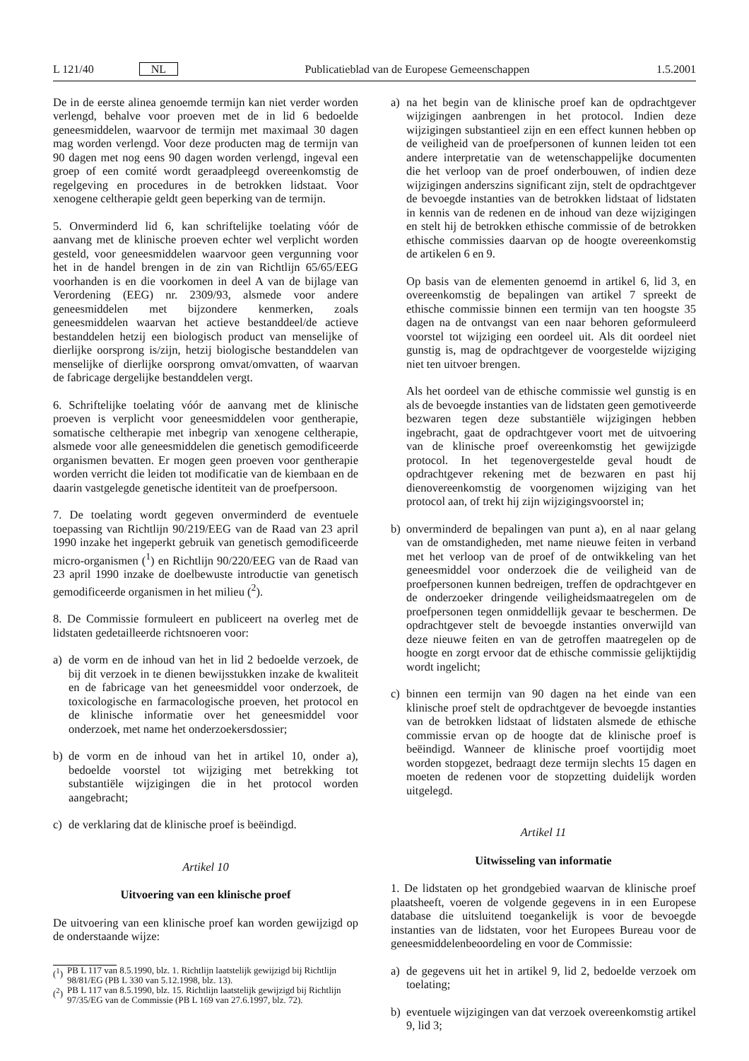L 121/40 NL Publicatieblad van de Europese Gemeenschappen 1.5.2001
De in de eerste alinea genoemde termijn kan niet verder worden verlengd, behalve voor proeven met de in lid 6 bedoelde geneesmiddelen, waarvoor de termijn met maximaal 30 dagen mag worden verlengd. Voor deze producten mag de termijn van 90 dagen met nog eens 90 dagen worden verlengd, ingeval een groep of een comité wordt geraadpleegd overeenkomstig de regelgeving en procedures in de betrokken lidstaat. Voor xenogene celtherapie geldt geen beperking van de termijn.
5. Onverminderd lid 6, kan schriftelijke toelating vóór de aanvang met de klinische proeven echter wel verplicht worden gesteld, voor geneesmiddelen waarvoor geen vergunning voor het in de handel brengen in de zin van Richtlijn 65/65/EEG voorhanden is en die voorkomen in deel A van de bijlage van Verordening (EEG) nr. 2309/93, alsmede voor andere geneesmiddelen met bijzondere kenmerken, zoals geneesmiddelen waarvan het actieve bestanddeel/de actieve bestanddelen hetzij een biologisch product van menselijke of dierlijke oorsprong is/zijn, hetzij biologische bestanddelen van menselijke of dierlijke oorsprong omvat/omvatten, of waarvan de fabricage dergelijke bestanddelen vergt.
6. Schriftelijke toelating vóór de aanvang met de klinische proeven is verplicht voor geneesmiddelen voor gentherapie, somatische celtherapie met inbegrip van xenogene celtherapie, alsmede voor alle geneesmiddelen die genetisch gemodificeerde organismen bevatten. Er mogen geen proeven voor gentherapie worden verricht die leiden tot modificatie van de kiembaan en de daarin vastgelegde genetische identiteit van de proefpersoon.
7. De toelating wordt gegeven onverminderd de eventuele toepassing van Richtlijn 90/219/EEG van de Raad van 23 april 1990 inzake het ingeperkt gebruik van genetisch gemodificeerde micro-organismen (<sup>1</sup>) en Richtlijn 90/220/EEG van de Raad van 23 april 1990 inzake de doelbewuste introductie van genetisch gemodificeerde organismen in het milieu (<sup>2</sup>).
8. De Commissie formuleert en publiceert na overleg met de lidstaten gedetailleerde richtsnoeren voor:
a) de vorm en de inhoud van het in lid 2 bedoelde verzoek, de bij dit verzoek in te dienen bewijsstukken inzake de kwaliteit en de fabricage van het geneesmiddel voor onderzoek, de toxicologische en farmacologische proeven, het protocol en de klinische informatie over het geneesmiddel voor onderzoek, met name het onderzoekersdossier;
b) de vorm en de inhoud van het in artikel 10, onder a), bedoelde voorstel tot wijziging met betrekking tot substantiële wijzigingen die in het protocol worden aangebracht;
c) de verklaring dat de klinische proef is beëindigd.
Artikel 10
Uitvoering van een klinische proef
De uitvoering van een klinische proef kan worden gewijzigd op de onderstaande wijze:
(<sup>1</sup>) PB L 117 van 8.5.1990, blz. 1. Richtlijn laatstelijk gewijzigd bij Richtlijn 98/81/EG (PB L 330 van 5.12.1998, blz. 13).
(<sup>2</sup>) PB L 117 van 8.5.1990, blz. 15. Richtlijn laatstelijk gewijzigd bij Richtlijn 97/35/EG van de Commissie (PB L 169 van 27.6.1997, blz. 72).
a) na het begin van de klinische proef kan de opdrachtgever wijzigingen aanbrengen in het protocol. Indien deze wijzigingen substantieel zijn en een effect kunnen hebben op de veiligheid van de proefpersonen of kunnen leiden tot een andere interpretatie van de wetenschappelijke documenten die het verloop van de proef onderbouwen, of indien deze wijzigingen anderszins significant zijn, stelt de opdrachtgever de bevoegde instanties van de betrokken lidstaat of lidstaten in kennis van de redenen en de inhoud van deze wijzigingen en stelt hij de betrokken ethische commissie of de betrokken ethische commissies daarvan op de hoogte overeenkomstig de artikelen 6 en 9.
Op basis van de elementen genoemd in artikel 6, lid 3, en overeenkomstig de bepalingen van artikel 7 spreekt de ethische commissie binnen een termijn van ten hoogste 35 dagen na de ontvangst van een naar behoren geformuleerd voorstel tot wijziging een oordeel uit. Als dit oordeel niet gunstig is, mag de opdrachtgever de voorgestelde wijziging niet ten uitvoer brengen.
Als het oordeel van de ethische commissie wel gunstig is en als de bevoegde instanties van de lidstaten geen gemotiveerde bezwaren tegen deze substantiële wijzigingen hebben ingebracht, gaat de opdrachtgever voort met de uitvoering van de klinische proef overeenkomstig het gewijzigde protocol. In het tegenovergestelde geval houdt de opdrachtgever rekening met de bezwaren en past hij dienovereenkomstig de voorgenomen wijziging van het protocol aan, of trekt hij zijn wijzigingsvoorstel in;
b) onverminderd de bepalingen van punt a), en al naar gelang van de omstandigheden, met name nieuwe feiten in verband met het verloop van de proef of de ontwikkeling van het geneesmiddel voor onderzoek die de veiligheid van de proefpersonen kunnen bedreigen, treffen de opdrachtgever en de onderzoeker dringende veiligheidsmaatregelen om de proefpersonen tegen onmiddellijk gevaar te beschermen. De opdrachtgever stelt de bevoegde instanties onverwijld van deze nieuwe feiten en van de getroffen maatregelen op de hoogte en zorgt ervoor dat de ethische commissie gelijktijdig wordt ingelicht;
c) binnen een termijn van 90 dagen na het einde van een klinische proef stelt de opdrachtgever de bevoegde instanties van de betrokken lidstaat of lidstaten alsmede de ethische commissie ervan op de hoogte dat de klinische proef is beëindigd. Wanneer de klinische proef voortijdig moet worden stopgezet, bedraagt deze termijn slechts 15 dagen en moeten de redenen voor de stopzetting duidelijk worden uitgelegd.
Artikel 11
Uitwisseling van informatie
1. De lidstaten op het grondgebied waarvan de klinische proef plaatsheeft, voeren de volgende gegevens in in een Europese database die uitsluitend toegankelijk is voor de bevoegde instanties van de lidstaten, voor het Europees Bureau voor de geneesmiddelenbeoordeling en voor de Commissie:
a) de gegevens uit het in artikel 9, lid 2, bedoelde verzoek om toelating;
b) eventuele wijzigingen van dat verzoek overeenkomstig artikel 9, lid 3;